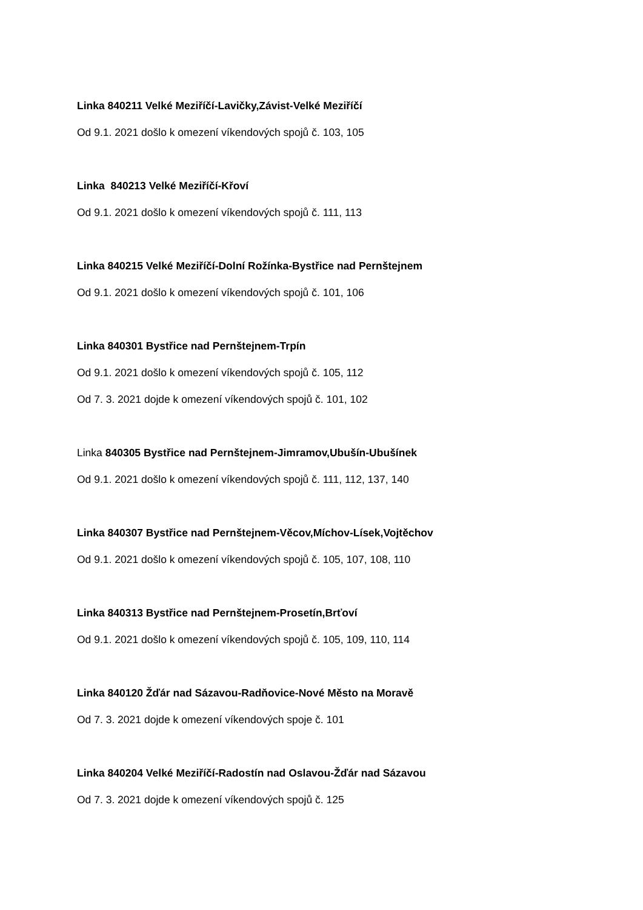Linka 840211 Velké Meziříčí-Lavičky,Závist-Velké Meziříčí
Od 9.1. 2021 došlo k omezení víkendových spojů č. 103, 105
Linka 840213 Velké Meziříčí-Křoví
Od 9.1. 2021 došlo k omezení víkendových spojů č. 111, 113
Linka 840215 Velké Meziříčí-Dolní Rožínka-Bystřice nad Pernštejnem
Od 9.1. 2021 došlo k omezení víkendových spojů č. 101, 106
Linka 840301 Bystřice nad Pernštejnem-Trpín
Od 9.1. 2021 došlo k omezení víkendových spojů č. 105, 112
Od 7. 3. 2021 dojde k omezení víkendových spojů č. 101, 102
Linka 840305 Bystřice nad Pernštejnem-Jimramov,Ubušín-Ubušínek
Od 9.1. 2021 došlo k omezení víkendových spojů č. 111, 112, 137, 140
Linka 840307 Bystřice nad Pernštejnem-Věcov,Míchov-Lísek,Vojtěchov
Od 9.1. 2021 došlo k omezení víkendových spojů č. 105, 107, 108, 110
Linka 840313 Bystřice nad Pernštejnem-Prosetín,Brťoví
Od 9.1. 2021 došlo k omezení víkendových spojů č. 105, 109, 110, 114
Linka 840120 Žďár nad Sázavou-Radňovice-Nové Město na Moravě
Od 7. 3. 2021 dojde k omezení víkendových spoje č. 101
Linka 840204 Velké Meziříčí-Radostín nad Oslavou-Žďár nad Sázavou
Od 7. 3. 2021 dojde k omezení víkendových spojů č. 125